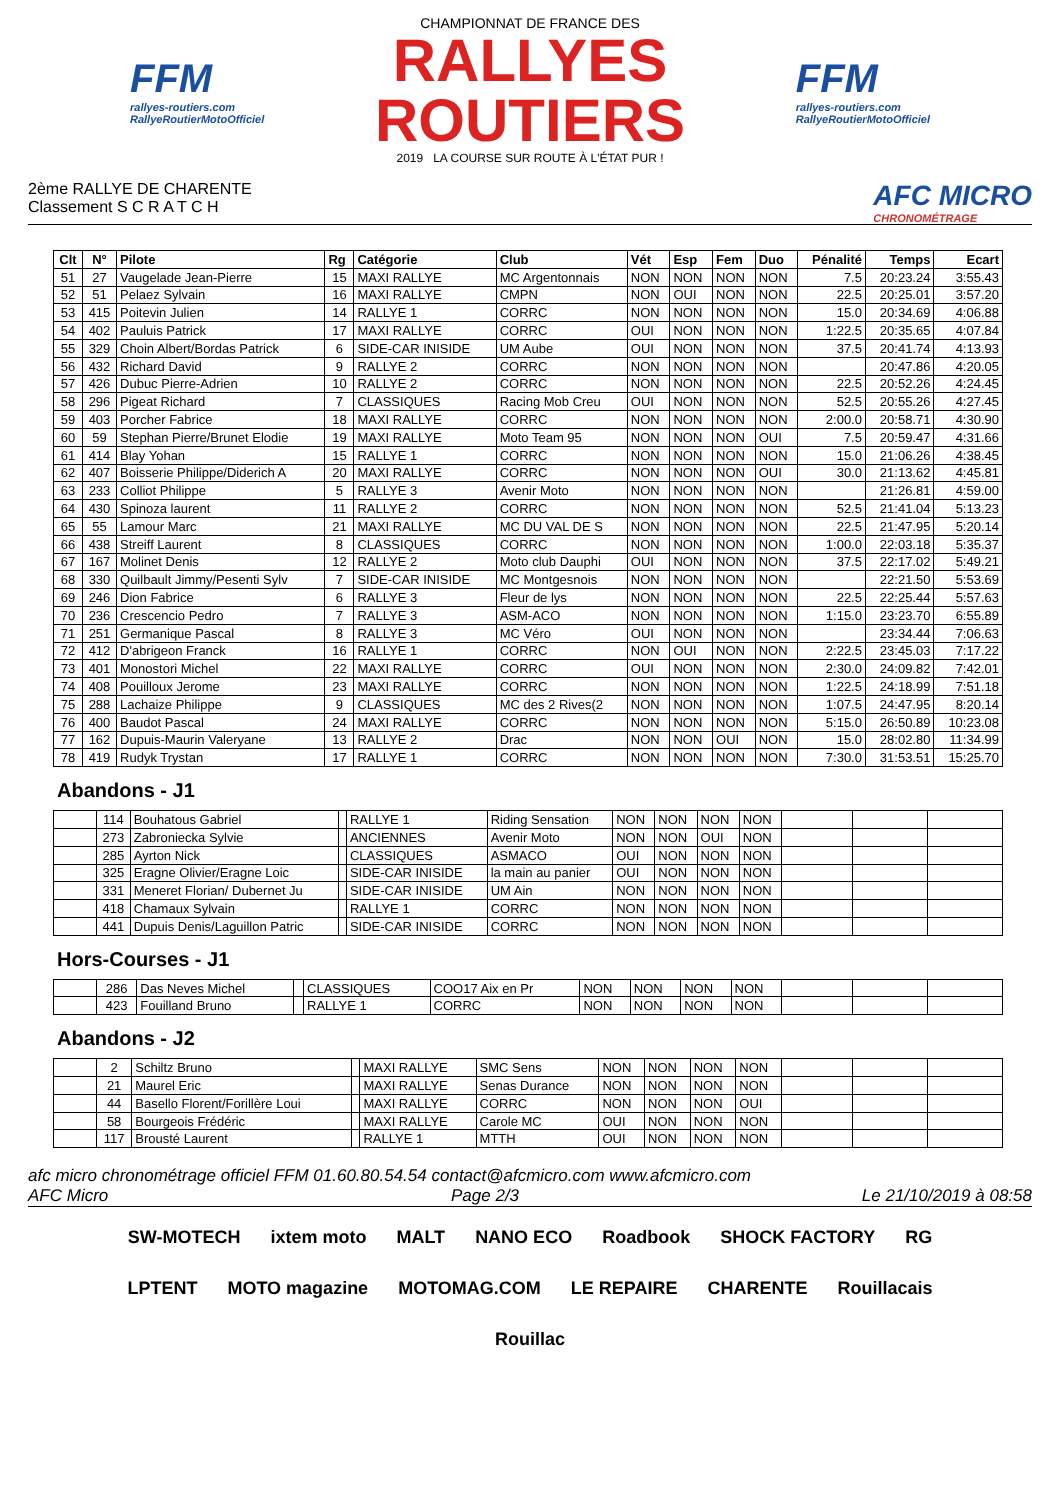FFM
rallyes-routiers.com
RallyeRoutierMotoOfficiel
CHAMPIONNAT DE FRANCE DES
RALLYES ROUTIERS
2019 LA COURSE SUR ROUTE À L'ÉTAT PUR !
FFM
rallyes-routiers.com
RallyeRoutierMotoOfficiel
2ème RALLYE DE CHARENTE
Classement S C R A T C H
AFC MICRO
CHRONOMÉTRAGE
| Clt | N° | Pilote | Rg | Catégorie | Club | Vét | Esp | Fem | Duo | Pénalité | Temps | Ecart |
| --- | --- | --- | --- | --- | --- | --- | --- | --- | --- | --- | --- | --- |
| 51 | 27 | Vaugelade Jean-Pierre | 15 | MAXI RALLYE | MC Argentonnais | NON | NON | NON | NON | 7.5 | 20:23.24 | 3:55.43 |
| 52 | 51 | Pelaez Sylvain | 16 | MAXI RALLYE | CMPN | NON | OUI | NON | NON | 22.5 | 20:25.01 | 3:57.20 |
| 53 | 415 | Poitevin Julien | 14 | RALLYE 1 | CORRC | NON | NON | NON | NON | 15.0 | 20:34.69 | 4:06.88 |
| 54 | 402 | Pauluis Patrick | 17 | MAXI RALLYE | CORRC | OUI | NON | NON | NON | 1:22.5 | 20:35.65 | 4:07.84 |
| 55 | 329 | Choin Albert/Bordas Patrick | 6 | SIDE-CAR INISIDE | UM Aube | OUI | NON | NON | NON | 37.5 | 20:41.74 | 4:13.93 |
| 56 | 432 | Richard David | 9 | RALLYE 2 | CORRC | NON | NON | NON | NON | | 20:47.86 | 4:20.05 |
| 57 | 426 | Dubuc Pierre-Adrien | 10 | RALLYE 2 | CORRC | NON | NON | NON | NON | 22.5 | 20:52.26 | 4:24.45 |
| 58 | 296 | Pigeat Richard | 7 | CLASSIQUES | Racing Mob Creu | OUI | NON | NON | NON | 52.5 | 20:55.26 | 4:27.45 |
| 59 | 403 | Porcher Fabrice | 18 | MAXI RALLYE | CORRC | NON | NON | NON | NON | 2:00.0 | 20:58.71 | 4:30.90 |
| 60 | 59 | Stephan Pierre/Brunet Elodie | 19 | MAXI RALLYE | Moto Team 95 | NON | NON | NON | OUI | 7.5 | 20:59.47 | 4:31.66 |
| 61 | 414 | Blay Yohan | 15 | RALLYE 1 | CORRC | NON | NON | NON | NON | 15.0 | 21:06.26 | 4:38.45 |
| 62 | 407 | Boisserie Philippe/Diderich A | 20 | MAXI RALLYE | CORRC | NON | NON | NON | OUI | 30.0 | 21:13.62 | 4:45.81 |
| 63 | 233 | Colliot Philippe | 5 | RALLYE 3 | Avenir Moto | NON | NON | NON | NON | | 21:26.81 | 4:59.00 |
| 64 | 430 | Spinoza laurent | 11 | RALLYE 2 | CORRC | NON | NON | NON | NON | 52.5 | 21:41.04 | 5:13.23 |
| 65 | 55 | Lamour Marc | 21 | MAXI RALLYE | MC DU VAL DE S | NON | NON | NON | NON | 22.5 | 21:47.95 | 5:20.14 |
| 66 | 438 | Streiff Laurent | 8 | CLASSIQUES | CORRC | NON | NON | NON | NON | 1:00.0 | 22:03.18 | 5:35.37 |
| 67 | 167 | Molinet Denis | 12 | RALLYE 2 | Moto club Dauphi | OUI | NON | NON | NON | 37.5 | 22:17.02 | 5:49.21 |
| 68 | 330 | Quilbault Jimmy/Pesenti Sylv | 7 | SIDE-CAR INISIDE | MC Montgesnois | NON | NON | NON | NON | | 22:21.50 | 5:53.69 |
| 69 | 246 | Dion Fabrice | 6 | RALLYE 3 | Fleur de lys | NON | NON | NON | NON | 22.5 | 22:25.44 | 5:57.63 |
| 70 | 236 | Crescencio Pedro | 7 | RALLYE 3 | ASM-ACO | NON | NON | NON | NON | 1:15.0 | 23:23.70 | 6:55.89 |
| 71 | 251 | Germanique Pascal | 8 | RALLYE 3 | MC Véro | OUI | NON | NON | NON | | 23:34.44 | 7:06.63 |
| 72 | 412 | D'abrigeon Franck | 16 | RALLYE 1 | CORRC | NON | OUI | NON | NON | 2:22.5 | 23:45.03 | 7:17.22 |
| 73 | 401 | Monostori Michel | 22 | MAXI RALLYE | CORRC | OUI | NON | NON | NON | 2:30.0 | 24:09.82 | 7:42.01 |
| 74 | 408 | Pouilloux Jerome | 23 | MAXI RALLYE | CORRC | NON | NON | NON | NON | 1:22.5 | 24:18.99 | 7:51.18 |
| 75 | 288 | Lachaize Philippe | 9 | CLASSIQUES | MC des 2 Rives(2 | NON | NON | NON | NON | 1:07.5 | 24:47.95 | 8:20.14 |
| 76 | 400 | Baudot Pascal | 24 | MAXI RALLYE | CORRC | NON | NON | NON | NON | 5:15.0 | 26:50.89 | 10:23.08 |
| 77 | 162 | Dupuis-Maurin Valeryane | 13 | RALLYE 2 | Drac | NON | NON | OUI | NON | 15.0 | 28:02.80 | 11:34.99 |
| 78 | 419 | Rudyk Trystan | 17 | RALLYE 1 | CORRC | NON | NON | NON | NON | 7:30.0 | 31:53.51 | 15:25.70 |
Abandons - J1
| | 114 | Bouhatous Gabriel | | RALLYE 1 | Riding Sensation | NON | NON | NON | NON | | | |
| | 273 | Zabroniecka Sylvie | | ANCIENNES | Avenir Moto | NON | NON | OUI | NON | | | |
| | 285 | Ayrton Nick | | CLASSIQUES | ASMACO | OUI | NON | NON | NON | | | |
| | 325 | Eragne Olivier/Eragne Loic | | SIDE-CAR INISIDE | la main au panier | OUI | NON | NON | NON | | | |
| | 331 | Meneret Florian/ Dubernet Ju | | SIDE-CAR INISIDE | UM Ain | NON | NON | NON | NON | | | |
| | 418 | Chamaux Sylvain | | RALLYE 1 | CORRC | NON | NON | NON | NON | | | |
| | 441 | Dupuis Denis/Laguillon Patric | | SIDE-CAR INISIDE | CORRC | NON | NON | NON | NON | | | |
Hors-Courses - J1
| | 286 | Das Neves Michel | | CLASSIQUES | COO17 Aix en Pr | NON | NON | NON | NON | | | |
| | 423 | Fouilland Bruno | | RALLYE 1 | CORRC | NON | NON | NON | NON | | | |
Abandons - J2
| | 2 | Schiltz Bruno | | MAXI RALLYE | SMC Sens | NON | NON | NON | NON | | | |
| | 21 | Maurel Eric | | MAXI RALLYE | Senas Durance | NON | NON | NON | NON | | | |
| | 44 | Basello Florent/Forillère Loui | | MAXI RALLYE | CORRC | NON | NON | NON | OUI | | | |
| | 58 | Bourgeois Frédéric | | MAXI RALLYE | Carole MC | OUI | NON | NON | NON | | | |
| | 117 | Brousté Laurent | | RALLYE 1 | MTTH | OUI | NON | NON | NON | | | |
afc micro chronométrage officiel FFM 01.60.80.54.54 contact@afcmicro.com www.afcmicro.com
AFC Micro Page 2/3 Le 21/10/2019 à 08:58
SW-MOTECH ixtem moto MALT NANO ECO Roadbook SHOCK FACTORY RG LPTENT MOTO magazine MOTOMAG.COM LE REPAIRE CHARENTE Rouillacais Rouillac